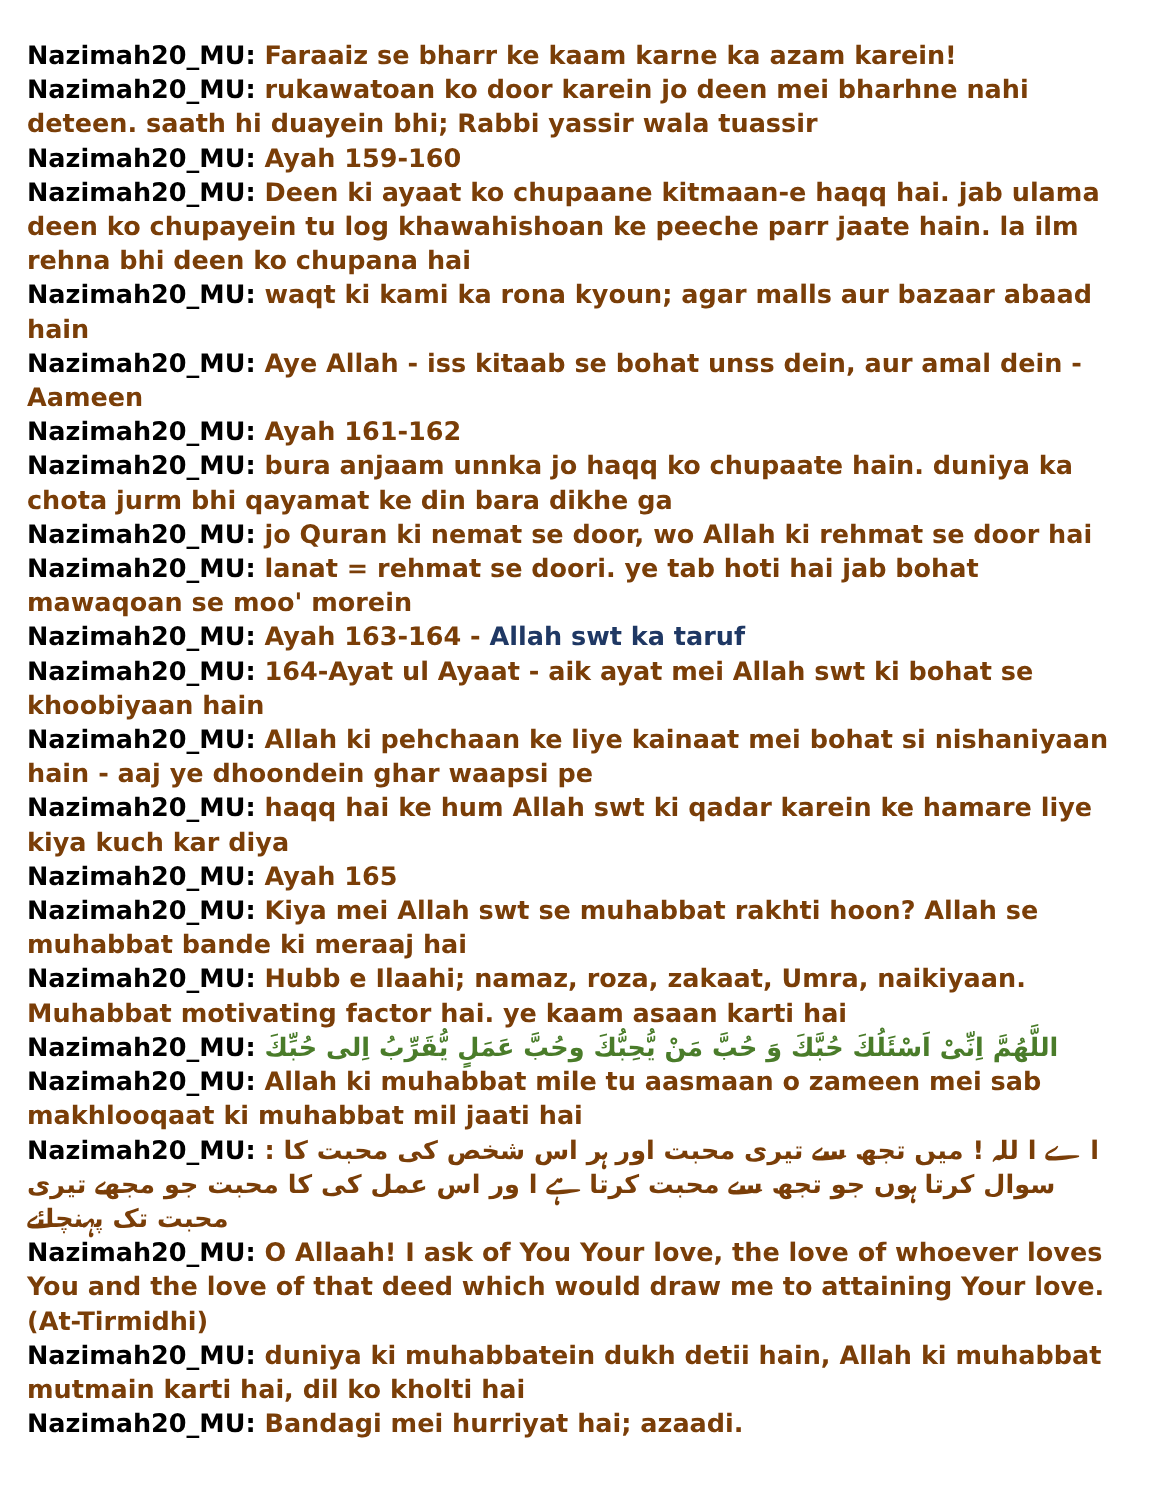Nazimah20_MU: Faraaiz se bharr ke kaam karne ka azam karein!
Nazimah20_MU: rukawatoan ko door karein jo deen mei bharhne nahi deteen. saath hi duayein bhi; Rabbi yassir wala tuassir
Nazimah20_MU: Ayah 159-160
Nazimah20_MU: Deen ki ayaat ko chupaane kitmaan-e haqq hai. jab ulama deen ko chupayein tu log khawahishoan ke peeche parr jaate hain. la ilm rehna bhi deen ko chupana hai
Nazimah20_MU: waqt ki kami ka rona kyoun; agar malls aur bazaar abaad hain
Nazimah20_MU: Aye Allah - iss kitaab se bohat unss dein, aur amal dein - Aameen
Nazimah20_MU: Ayah 161-162
Nazimah20_MU: bura anjaam unnka jo haqq ko chupaate hain. duniya ka chota jurm bhi qayamat ke din bara dikhe ga
Nazimah20_MU: jo Quran ki nemat se door, wo Allah ki rehmat se door hai
Nazimah20_MU: lanat = rehmat se doori. ye tab hoti hai jab bohat mawaqoan se moo' morein
Nazimah20_MU: Ayah 163-164 - Allah swt ka taruf
Nazimah20_MU: 164-Ayat ul Ayaat - aik ayat mei Allah swt ki bohat se khoobiyaan hain
Nazimah20_MU: Allah ki pehchaan ke liye kainaat mei bohat si nishaniyaan hain - aaj ye dhoondein ghar waapsi pe
Nazimah20_MU: haqq hai ke hum Allah swt ki qadar karein ke hamare liye kiya kuch kar diya
Nazimah20_MU: Ayah 165
Nazimah20_MU: Kiya mei Allah swt se muhabbat rakhti hoon? Allah se muhabbat bande ki meraaj hai
Nazimah20_MU: Hubb e Ilaahi; namaz, roza, zakaat, Umra, naikiyaan. Muhabbat motivating factor hai. ye kaam asaan karti hai
Nazimah20_MU: اللَّهُمَّ اِنِّىْ اَسْئَلُكَ حُبَّكَ وَ حُبَّ مَنْ يُّحِبُّكَ وحُبَّ عَمَلٍ يُّقَرِّبُ اِلى حُبِّكَ
Nazimah20_MU: Allah ki muhabbat mile tu aasmaan o zameen mei sab makhlooqaat ki muhabbat mil jaati hai
Nazimah20_MU: : ا ے ا للہ ! میں تجھ سے تیری محبت اور ہر اس شخص کی محبت کا سوال کرتا ہوں جو تجھ سے محبت کرتا ہے ا ور اس عمل کی کا محبت جو مجھے تیری محبت تک پہنچائے
Nazimah20_MU: O Allaah! I ask of You Your love, the love of whoever loves You and the love of that deed which would draw me to attaining Your love. (At-Tirmidhi)
Nazimah20_MU: duniya ki muhabbatein dukh detii hain, Allah ki muhabbat mutmain karti hai, dil ko kholti hai
Nazimah20_MU: Bandagi mei hurriyat hai; azaadi.